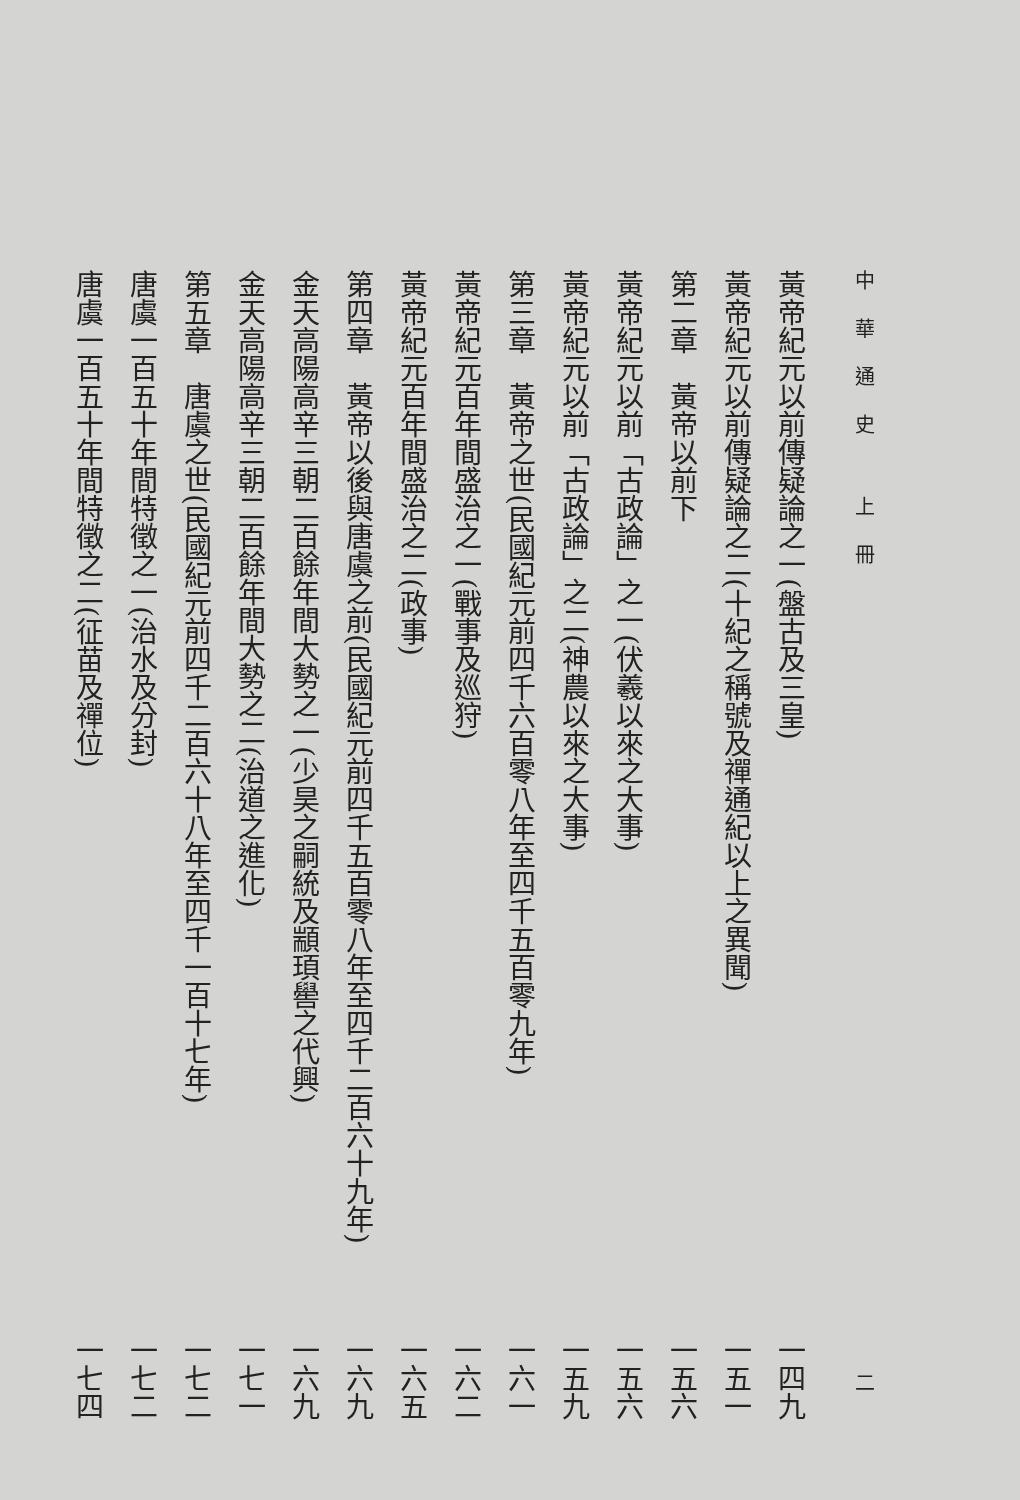中華通史 上冊 二
黃帝紀元以前傳疑論之一(盤古及三皇) 一四九
黃帝紀元以前傳疑論之二(十紀之稱號及禪通紀以上之異聞) 一五一
第二章　黃帝以前下 一五六
黃帝紀元以前「古政論」之一(伏羲以來之大事) 一五六
黃帝紀元以前「古政論」之二(神農以來之大事) 一五九
第三章　黃帝之世(民國紀元前四千六百零八年至四千五百零九年) 一六一
黃帝紀元百年間盛治之一(戰事及巡狩) 一六二
黃帝紀元百年間盛治之二(政事) 一六五
第四章　黃帝以後與唐虞之前(民國紀元前四千五百零八年至四千二百六十九年) 一六九
金天高陽高辛三朝二百餘年間大勢之一(少昊之嗣統及顓頊嚳之代興) 一六九
金天高陽高辛三朝二百餘年間大勢之二(治道之進化) 一七一
第五章　唐虞之世(民國紀元前四千二百六十八年至四千一百十七年) 一七二
唐虞一百五十年間特徵之一(治水及分封) 一七二
唐虞一百五十年間特徵之二(征苗及禪位) 一七四